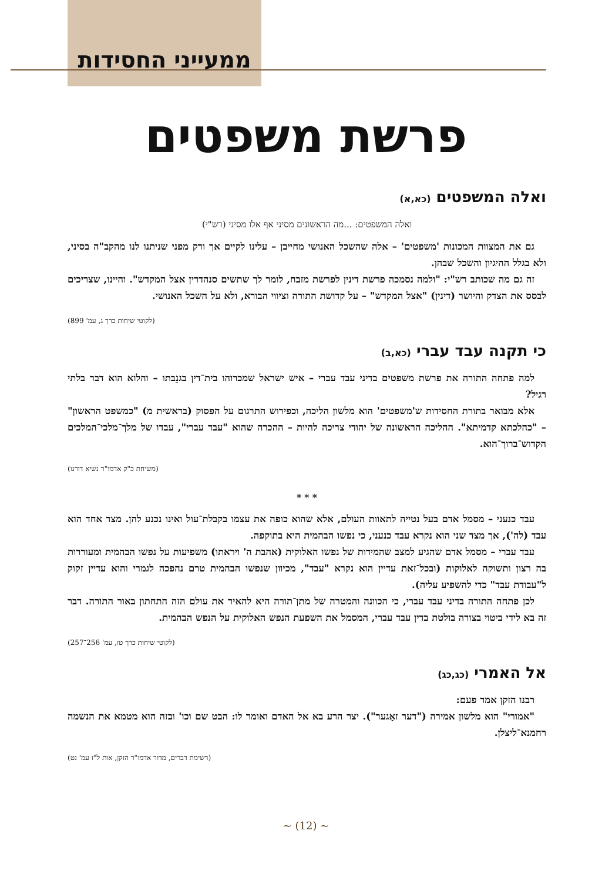ממעייני החסידות
פרשת משפטים
ואלה המשפטים (כא,א)
ואלה המשפטים: ...מה הראשונים מסיני אף אלו מסיני (רש"י)
גם את המצוות המכונות 'משפטים' – אלה שהשכל האנושי מחייבן – עלינו לקיים אך ורק מפני שניתנו לנו מהקב"ה בסיני, ולא בגלל ההיגיון והשכל שבהן.
זה גם מה שכותב רש"י: "ולמה נסמכה פרשת דינין לפרשת מזבח, לומר לך שתשים סנהדרין אצל המקדש". והיינו, שצריכים לבסס את הצדק והיושר (דינין) "אצל המקדש" – על קדושת התורה וציווי הבורא, ולא על השכל האנושי.
(לקוטי שיחות כרך ג, עמ' 899)
כי תקנה עבד עברי (כא,ב)
למה פתחה התורה את פרשת משפטים בדיני עבד עברי – איש ישראל שמכרוהו בית־דין בגנֵבתו – והלוא הוא דבר בלתי רגיל?
אלא מבואר בתורת החסידות ש'משפטים' הוא מלשון הליכה, וכפירוש התרגום על הפסוק (בראשית מ) "כמשפט הראשון" – "כהלכתא קדמיתא". ההליכה הראשונה של יהודי צריכה להיות – ההכרה שהוא "עבד עברי", עבדו של מלך־מלכי־המלכים הקדוש־ברוך־הוא.
(משיחת כ"ק אדמו"ר נשיא דורנו)
* * *
עבד כנעני – מסמל אדם בעל נטייה לתאוות העולם, אלא שהוא כופה את עצמו בקבלת־עול ואינו נכנע להן. מצד אחד הוא עבד (לה'), אך מצד שני הוא נקרא עבד כנעני, כי נפשו הבהמית היא בתוקפה.
עבד עברי – מסמל אדם שהגיע למצב שהמידות של נפשו האלוקית (אהבת ה' ויראתו) משפיעות על נפשו הבהמית ומעוררות בה רצון ותשוקה לאלוקות (ובכל־זאת עדיין הוא נקרא "עבד", מכיוון שנפשו הבהמית טרם נהפכה לגמרי והוא עדיין זקוק ל"עבודת עבד" כדי להשפיע עליה).
לכן פתחה התורה בדיני עבד עברי, כי הכוונה והמטרה של מתן־תורה היא להאיר את עולם הזה התחתון באור התורה. דבר זה בא לידי ביטוי בצורה בולטת בדין עבד עברי, המסמל את השפעת הנפש האלוקית על הנפש הבהמית.
(לקוטי שיחות כרך טז, עמ' 256־257)
אל האמרי (כג,כג)
רבנו הזקן אמר פעם:
"אמורי" הוא מלשון אמירה ("דער זאָגער"). יצר הרע בא אל האדם ואומר לו: הבט שם וכו' ובזה הוא מטמא את הנשמה רחמנא־ליצלן.
(רשימת דברים, מדור אדמו"ר הזקן, אות ל"ז עמ' נט)
~ (12) ~